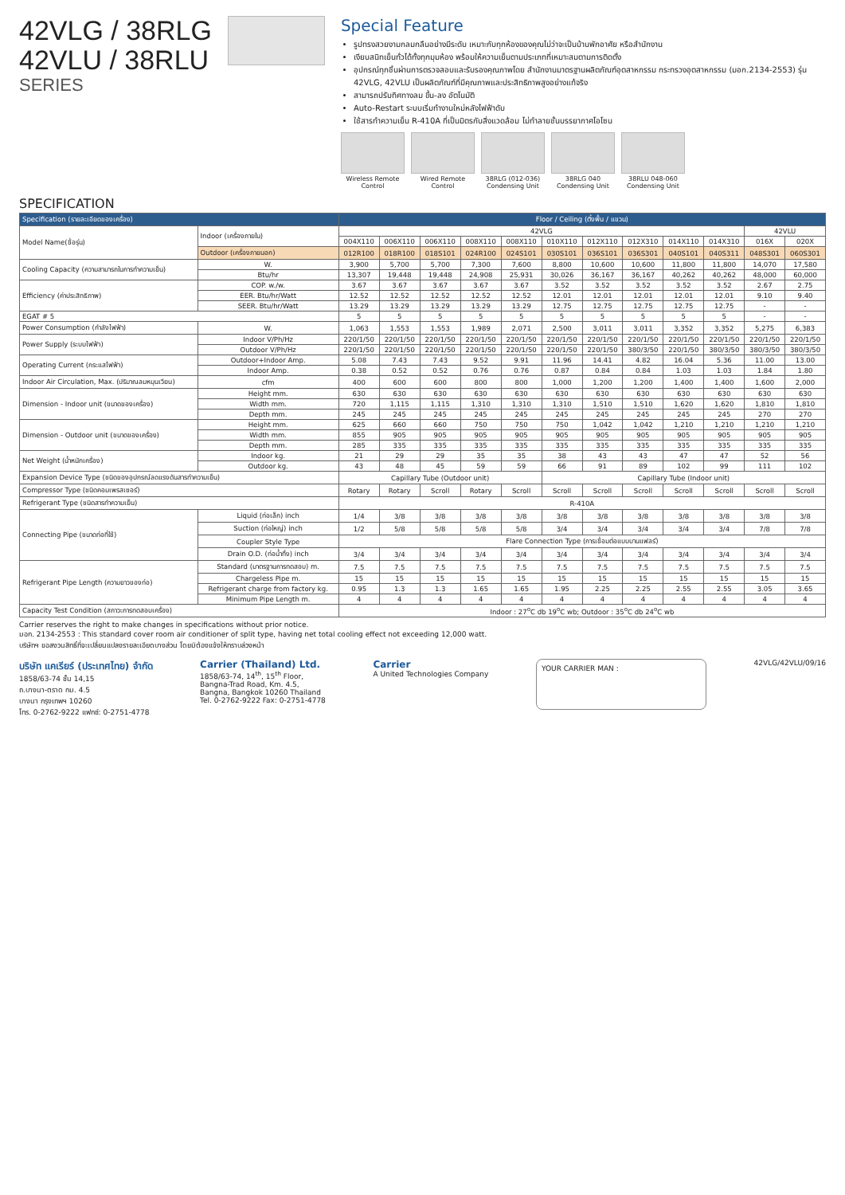42VLG / 38RLG
42VLU / 38RLU
SERIES
Special Feature
รูปทรงสวยงามกลมกลืนอย่างมีระดับ เหมาะกับทุกห้องของคุณไม่ว่าจะเป็นบ้านพักอาศัย หรือสำนักงาน
เงียบสนิทเย็นทั่วได้ทั้งทุกมุมห้อง พร้อมให้ความเย็นตามประเภทที่เหมาะสมตามการติดตั้ง
อุปกรณ์ทุกชิ้นผ่านการตรวจสอบและรับรองคุณภาพโดย สำนักงานมาตรฐานผลิตภัณฑ์อุตสาหกรรม กระทรวงอุตสาหกรรม (มอก.2134-2553) รุ่น 42VLG, 42VLU เป็นผลิตภัณฑ์ที่มีคุณภาพและประสิทธิภาพสูงอย่างแท้จริง
สามารถปรับทิศทางลม ขึ้น-ลง อัตโนมัติ
Auto-Restart ระบบเริ่มทำงานใหม่หลังไฟฟ้าดับ
ใช้สารทำความเย็น R-410A ที่เป็นมิตรกับสิ่งแวดล้อม ไม่ทำลายชั้นบรรยากาศโอโซน
Wireless Remote Control
Wired Remote Control
38RLG (012-036) Condensing Unit
38RLG 040 Condensing Unit
38RLU 048-060 Condensing Unit
SPECIFICATION
| Specification (รายละเอียดของเครื่อง) | | Floor / Ceiling (ตั้งพื้น / แขวน) | | | | | | | | | | | |
| --- | --- | --- | --- | --- | --- | --- | --- | --- | --- | --- | --- | --- | --- |
| Model Name(ชื่อรุ่น) | Indoor (เครื่องภายใน) | 42VLG | | | | | | | | | | 42VLU | |
| | | 004X110 | 006X110 | 006X110 | 008X110 | 008X110 | 010X110 | 012X110 | 012X310 | 014X110 | 014X310 | 016X | 020X |
| | Outdoor (เครื่องภายนอก) | 012R100 | 018R100 | 018S101 | 024R100 | 024S101 | 030S101 | 036S101 | 036S301 | 040S101 | 040S311 | 048S301 | 060S301 |
| Cooling Capacity (ความสามารถในการทำความเย็น) | W. | 3,900 | 5,700 | 5,700 | 7,300 | 7,600 | 8,800 | 10,600 | 10,600 | 11,800 | 11,800 | 14,070 | 17,580 |
| | Btu/hr | 13,307 | 19,448 | 19,448 | 24,908 | 25,931 | 30,026 | 36,167 | 36,167 | 40,262 | 40,262 | 48,000 | 60,000 |
| Efficiency (ค่าประสิทธิภาพ) | COP. w./w. | 3.67 | 3.67 | 3.67 | 3.67 | 3.67 | 3.52 | 3.52 | 3.52 | 3.52 | 3.52 | 2.67 | 2.75 |
| | EER. Btu/hr/Watt | 12.52 | 12.52 | 12.52 | 12.52 | 12.52 | 12.01 | 12.01 | 12.01 | 12.01 | 12.01 | 9.10 | 9.40 |
| | SEER. Btu/hr/Watt | 13.29 | 13.29 | 13.29 | 13.29 | 13.29 | 12.75 | 12.75 | 12.75 | 12.75 | 12.75 | - | - |
| EGAT # 5 | | 5 | 5 | 5 | 5 | 5 | 5 | 5 | 5 | 5 | 5 | - | - |
| Power Consumption (กำลังไฟฟ้า) | W. | 1,063 | 1,553 | 1,553 | 1,989 | 2,071 | 2,500 | 3,011 | 3,011 | 3,352 | 3,352 | 5,275 | 6,383 |
| Power Supply (ระบบไฟฟ้า) | Indoor V/Ph/Hz | 220/1/50 | 220/1/50 | 220/1/50 | 220/1/50 | 220/1/50 | 220/1/50 | 220/1/50 | 220/1/50 | 220/1/50 | 220/1/50 | 220/1/50 | 220/1/50 |
| | Outdoor V/Ph/Hz | 220/1/50 | 220/1/50 | 220/1/50 | 220/1/50 | 220/1/50 | 220/1/50 | 220/1/50 | 380/3/50 | 220/1/50 | 380/3/50 | 380/3/50 | 380/3/50 |
| Operating Current (กระแสไฟฟ้า) | Outdoor+Indoor Amp. | 5.08 | 7.43 | 7.43 | 9.52 | 9.91 | 11.96 | 14.41 | 4.82 | 16.04 | 5.36 | 11.00 | 13.00 |
| | Indoor Amp. | 0.38 | 0.52 | 0.52 | 0.76 | 0.76 | 0.87 | 0.84 | 0.84 | 1.03 | 1.03 | 1.84 | 1.80 |
| Indoor Air Circulation, Max. (ปริมาณลมหมุนเวียน) | cfm | 400 | 600 | 600 | 800 | 800 | 1,000 | 1,200 | 1,200 | 1,400 | 1,400 | 1,600 | 2,000 |
| Dimension - Indoor unit (ขนาดของเครื่อง) | Height mm. | 630 | 630 | 630 | 630 | 630 | 630 | 630 | 630 | 630 | 630 | 630 | 630 |
| | Width mm. | 720 | 1,115 | 1,115 | 1,310 | 1,310 | 1,310 | 1,510 | 1,510 | 1,620 | 1,620 | 1,810 | 1,810 |
| | Depth mm. | 245 | 245 | 245 | 245 | 245 | 245 | 245 | 245 | 245 | 245 | 270 | 270 |
| Dimension - Outdoor unit (ขนาดของเครื่อง) | Height mm. | 625 | 660 | 660 | 750 | 750 | 750 | 1,042 | 1,042 | 1,210 | 1,210 | 1,210 | 1,210 |
| | Width mm. | 855 | 905 | 905 | 905 | 905 | 905 | 905 | 905 | 905 | 905 | 905 | 905 |
| | Depth mm. | 285 | 335 | 335 | 335 | 335 | 335 | 335 | 335 | 335 | 335 | 335 | 335 |
| Net Weight (น้ำหนักเครื่อง) | Indoor kg. | 21 | 29 | 29 | 35 | 35 | 38 | 43 | 43 | 47 | 47 | 52 | 56 |
| | Outdoor kg. | 43 | 48 | 45 | 59 | 59 | 66 | 91 | 89 | 102 | 99 | 111 | 102 |
| Expansion Device Type (ชนิดของอุปกรณ์ลดแรงดันสารทำความเย็น) | | Capillary Tube (Outdoor unit) | | | | | Capillary Tube (Indoor unit) | | | | | | |
| Compressor Type (ชนิดคอมเพรสเซอร์) | | Rotary | Rotary | Scroll | Rotary | Scroll | Scroll | Scroll | Scroll | Scroll | Scroll | Scroll | Scroll |
| Refrigerant Type (ชนิดสารทำความเย็น) | | R-410A | | | | | | | | | | | |
| Connecting Pipe (ขนาดท่อที่ใช้) | Liquid (ท่อเล็ก) inch | 1/4 | 3/8 | 3/8 | 3/8 | 3/8 | 3/8 | 3/8 | 3/8 | 3/8 | 3/8 | 3/8 | 3/8 |
| | Suction (ท่อใหญ่) inch | 1/2 | 5/8 | 5/8 | 5/8 | 5/8 | 3/4 | 3/4 | 3/4 | 3/4 | 3/4 | 7/8 | 7/8 |
| | Coupler Style Type | Flare Connection Type (การเชื่อมต่อแบบบานแฟลร์) | | | | | | | | | | | |
| | Drain O.D. (ท่อน้ำทิ้ง) inch | 3/4 | 3/4 | 3/4 | 3/4 | 3/4 | 3/4 | 3/4 | 3/4 | 3/4 | 3/4 | 3/4 | 3/4 |
| Refrigerant Pipe Length (ความยาวของท่อ) | Standard (มาตรฐานการทดสอบ) m. | 7.5 | 7.5 | 7.5 | 7.5 | 7.5 | 7.5 | 7.5 | 7.5 | 7.5 | 7.5 | 7.5 | 7.5 |
| | Chargeless Pipe m. | 15 | 15 | 15 | 15 | 15 | 15 | 15 | 15 | 15 | 15 | 15 | 15 |
| | Refrigerant charge from factory kg. | 0.95 | 1.3 | 1.3 | 1.65 | 1.65 | 1.95 | 2.25 | 2.25 | 2.55 | 2.55 | 3.05 | 3.65 |
| | Minimum Pipe Length m. | 4 | 4 | 4 | 4 | 4 | 4 | 4 | 4 | 4 | 4 | 4 | 4 |
| Capacity Test Condition (สภาวะการทดสอบเครื่อง) | | Indoor : 27<sup>o</sup>C db 19<sup>o</sup>C wb; Outdoor : 35<sup>o</sup>C db 24<sup>o</sup>C wb | | | | | | | | | | | |
Carrier reserves the right to make changes in specifications without prior notice.
มอก. 2134-2553 : This standard cover room air conditioner of split type, having net total cooling effect not exceeding 12,000 watt.
บริษัทฯ ขอสงวนสิทธิ์ที่จะเปลี่ยนแปลงรายละเอียดบางส่วน โดยมิต้องแจ้งให้ทราบล่วงหน้า
บริษัท แคเรียร์ (ประเทศไทย) จำกัด
1858/63-74 ชั้น 14,15
ถ.บางนา-ตราด กม. 4.5
บางนา กรุงเทพฯ 10260
โทร. 0-2762-9222 แฟกซ์: 0-2751-4778
Carrier (Thailand) Ltd.
1858/63-74, 14<sup>th</sup>, 15<sup>th</sup> Floor,
Bangna-Trad Road, Km. 4.5,
Bangna, Bangkok 10260 Thailand
Tel. 0-2762-9222 Fax: 0-2751-4778
Carrier
A United Technologies Company
YOUR CARRIER MAN :
42VLG/42VLU/09/16